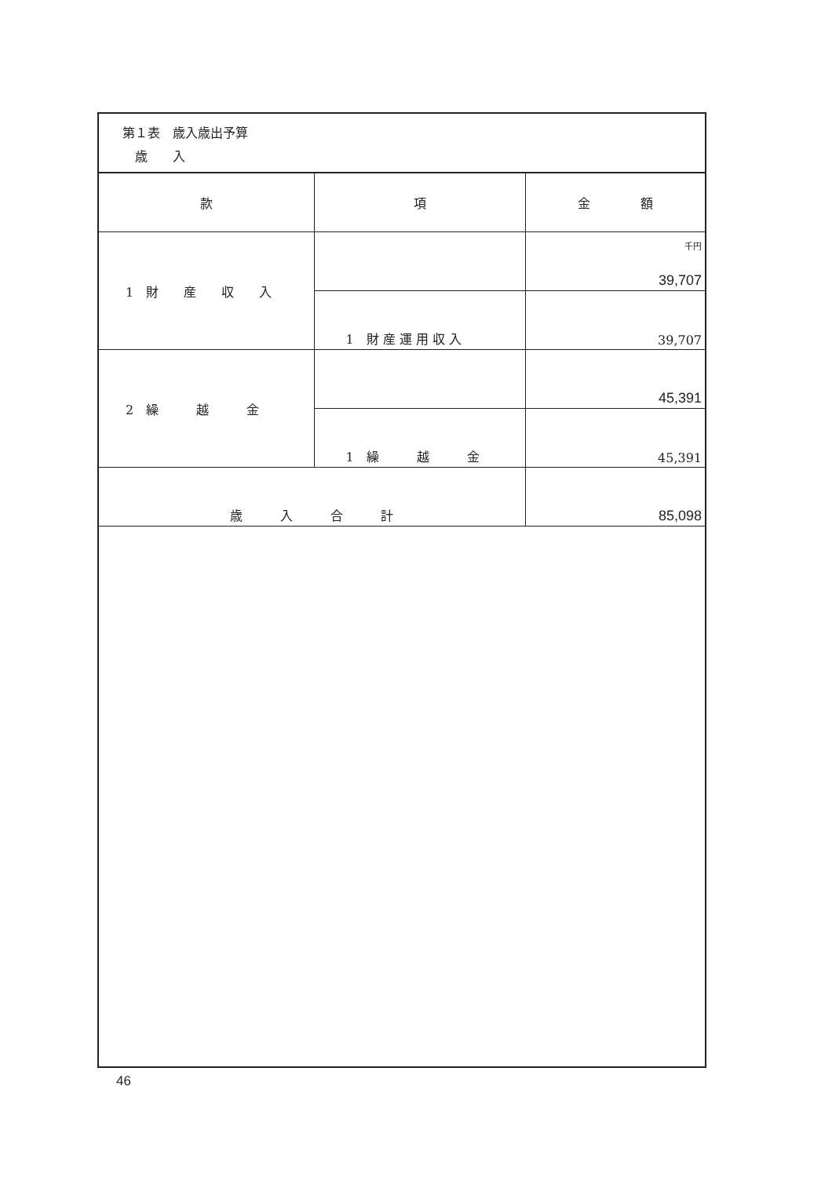第１表　歳入歳出予算
　歳　　入
| 款 | 項 | 金 額 |
| --- | --- | --- |
| 1 財 産 収 入 | | 千円 39,707 |
| | 1 財 産 運 用 収 入 | 39,707 |
| 2 繰 越 金 | | 45,391 |
| | 1 繰 越 金 | 45,391 |
| 歳 入 合 計 | | 85,098 |
46